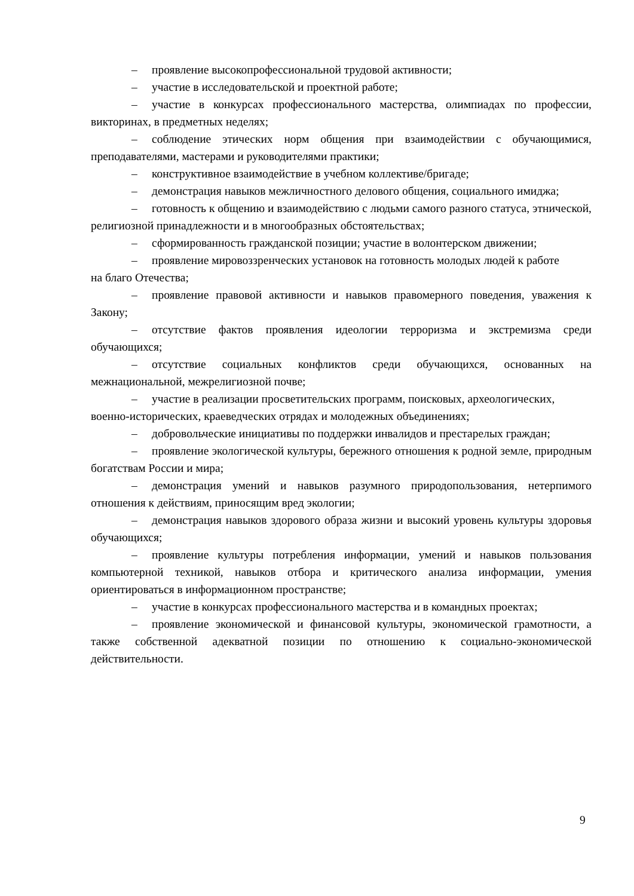– проявление высокопрофессиональной трудовой активности;
– участие в исследовательской и проектной работе;
– участие в конкурсах профессионального мастерства, олимпиадах по профессии, викторинах, в предметных неделях;
– соблюдение этических норм общения при взаимодействии с обучающимися, преподавателями, мастерами и руководителями практики;
– конструктивное взаимодействие в учебном коллективе/бригаде;
– демонстрация навыков межличностного делового общения, социального имиджа;
– готовность к общению и взаимодействию с людьми самого разного статуса, этнической, религиозной принадлежности и в многообразных обстоятельствах;
– сформированность гражданской позиции; участие в волонтерском движении;
– проявление мировоззренческих установок на готовность молодых людей к работе
на благо Отечества;
– проявление правовой активности и навыков правомерного поведения, уважения к Закону;
– отсутствие фактов проявления идеологии терроризма и экстремизма среди обучающихся;
– отсутствие социальных конфликтов среди обучающихся, основанных на межнациональной, межрелигиозной почве;
– участие в реализации просветительских программ, поисковых, археологических,
военно-исторических, краеведческих отрядах и молодежных объединениях;
– добровольческие инициативы по поддержки инвалидов и престарелых граждан;
– проявление экологической культуры, бережного отношения к родной земле, природным богатствам России и мира;
– демонстрация умений и навыков разумного природопользования, нетерпимого отношения к действиям, приносящим вред экологии;
– демонстрация навыков здорового образа жизни и высокий уровень культуры здоровья обучающихся;
– проявление культуры потребления информации, умений и навыков пользования компьютерной техникой, навыков отбора и критического анализа информации, умения ориентироваться в информационном пространстве;
– участие в конкурсах профессионального мастерства и в командных проектах;
– проявление экономической и финансовой культуры, экономической грамотности, а также собственной адекватной позиции по отношению к социально-экономической действительности.
9